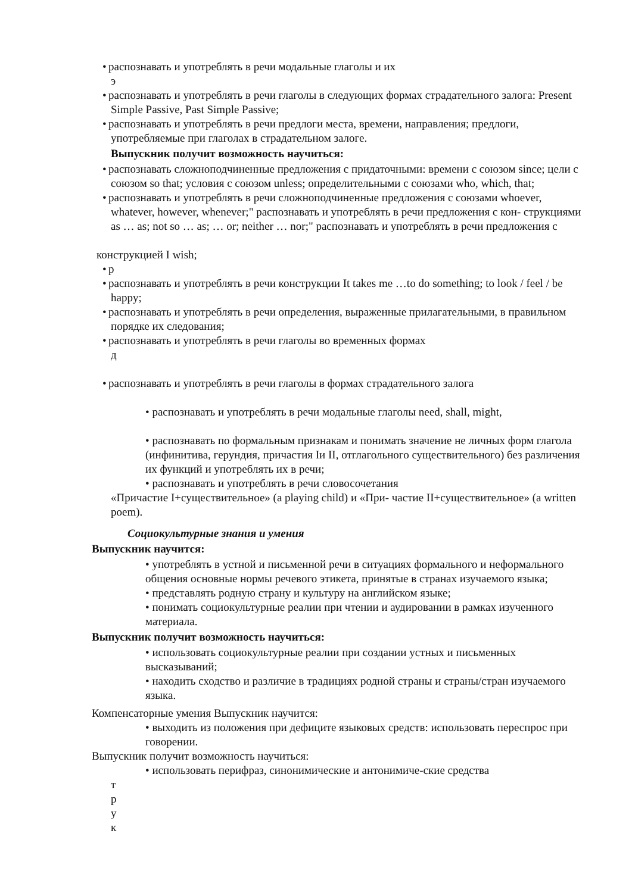• распознавать и употреблять в речи модальные глаголы и их
э
• распознавать и употреблять в речи глаголы в следующих формах страдательного залога: Present Simple Passive, Past Simple Passive;
• распознавать и употреблять в речи предлоги места, времени, направления; предлоги, употребляемые при глаголах в страдательном залоге.
Выпускник получит возможность научиться:
• распознавать сложноподчиненные предложения с придаточными: времени с союзом since; цели с союзом so that; условия с союзом unless; определительными с союзами who, which, that;
• распознавать и употреблять в речи сложноподчиненные предложения с союзами whoever, whatever, however, whenever;" распознавать и употреблять в речи предложения с кон- струкциями as … as; not so … as; … or; neither … nor;" распознавать и употреблять в речи предложения с
конструкцией I wish;
• р
• распознавать и употреблять в речи конструкции It takes me …to do something; to look / feel / be happy;
• распознавать и употреблять в речи определения, выраженные прилагательными, в правильном порядке их следования;
• распознавать и употреблять в речи глаголы во временных формах
д
• распознавать и употреблять в речи глаголы в формах страдательного залога
• распознавать и употреблять в речи модальные глаголы need, shall, might,
• распознавать по формальным признакам и понимать значение не личных форм глагола (инфинитива, герундия, причастия Iи II, отглагольного существительного) без различения их функций и употреблять их в речи;
• распознавать и употреблять в речи словосочетания
«Причастие I+существительное» (a playing child) и «При- частие II+существительное» (a written poem).
Социокультурные знания и умения
Выпускник научится:
• употреблять в устной и письменной речи в ситуациях формального и неформального общения основные нормы речевого этикета, принятые в странах изучаемого языка;
• представлять родную страну и культуру на английском языке;
• понимать социокультурные реалии при чтении и аудировании в рамках изученного материала.
Выпускник получит возможность научиться:
• использовать социокультурные реалии при создании устных и письменных высказываний;
• находить сходство и различие в традициях родной страны и страны/стран изучаемого языка.
Компенсаторные умения Выпускник научится:
• выходить из положения при дефиците языковых средств: использовать переспрос при говорении.
Выпускник получит возможность научиться:
• использовать перифраз, синонимические и антонимиче-ские средства
т
р
у
к